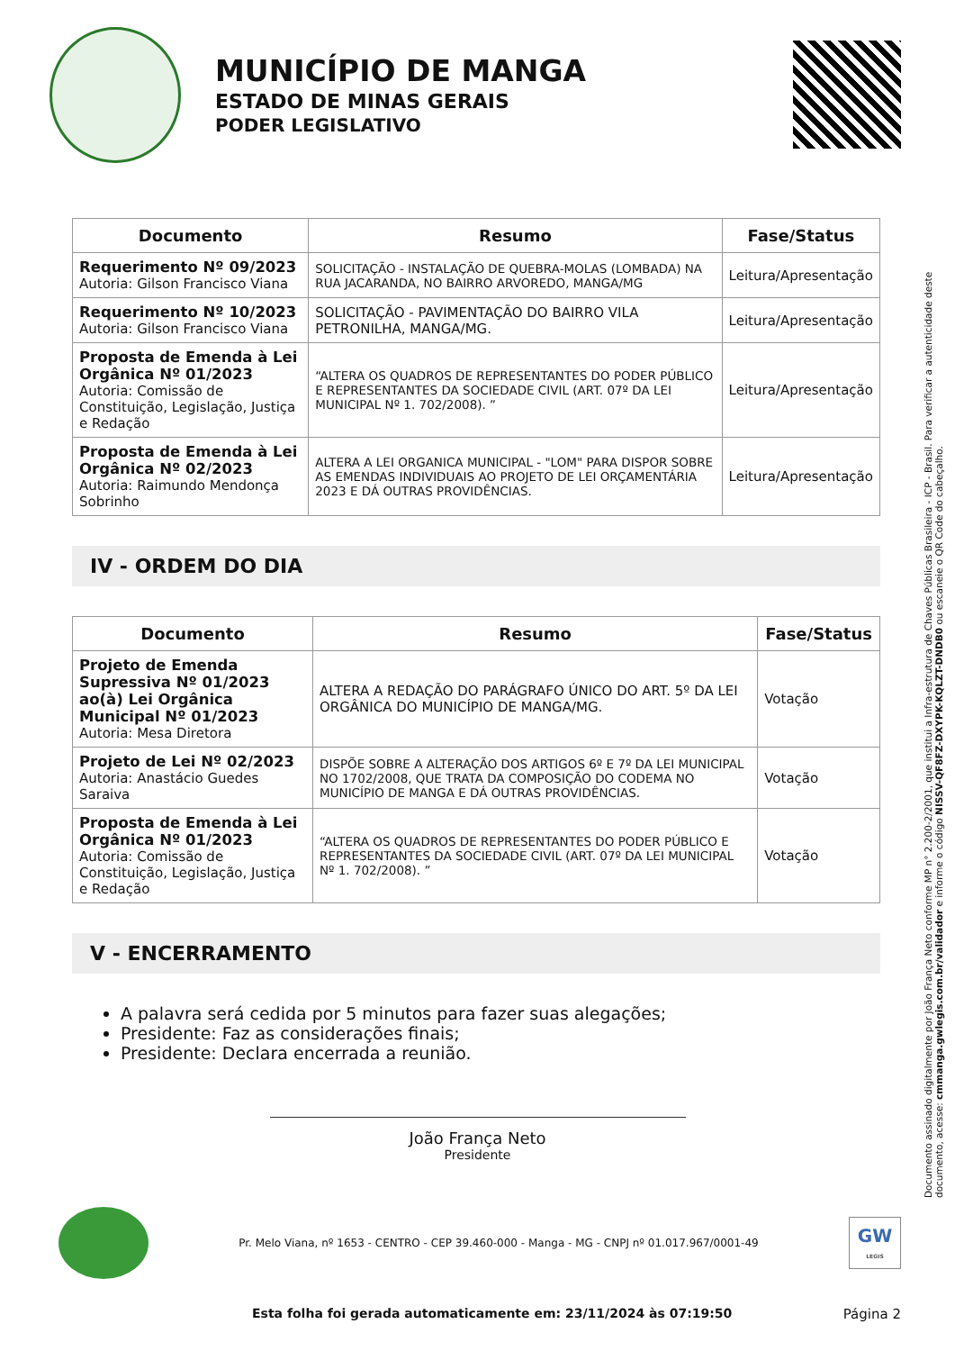MUNICÍPIO DE MANGA
ESTADO DE MINAS GERAIS
PODER LEGISLATIVO
| Documento | Resumo | Fase/Status |
| --- | --- | --- |
| Requerimento Nº 09/2023 Autoria: Gilson Francisco Viana | SOLICITAÇÃO - INSTALAÇÃO DE QUEBRA-MOLAS (LOMBADA) NA RUA JACARANDA, NO BAIRRO ARVOREDO, MANGA/MG | Leitura/Apresentação |
| Requerimento Nº 10/2023 Autoria: Gilson Francisco Viana | SOLICITAÇÃO - PAVIMENTAÇÃO DO BAIRRO VILA PETRONILHA, MANGA/MG. | Leitura/Apresentação |
| Proposta de Emenda à Lei Orgânica Nº 01/2023 Autoria: Comissão de Constituição, Legislação, Justiça e Redação | “ALTERA OS QUADROS DE REPRESENTANTES DO PODER PÚBLICO E REPRESENTANTES DA SOCIEDADE CIVIL (ART. 07º DA LEI MUNICIPAL Nº 1. 702/2008). ” | Leitura/Apresentação |
| Proposta de Emenda à Lei Orgânica Nº 02/2023 Autoria: Raimundo Mendonça Sobrinho | ALTERA A LEI ORGANICA MUNICIPAL - "LOM" PARA DISPOR SOBRE AS EMENDAS INDIVIDUAIS AO PROJETO DE LEI ORÇAMENTÁRIA 2023 E DÁ OUTRAS PROVIDÊNCIAS. | Leitura/Apresentação |
IV - ORDEM DO DIA
| Documento | Resumo | Fase/Status |
| --- | --- | --- |
| Projeto de Emenda Supressiva Nº 01/2023 ao(à) Lei Orgânica Municipal Nº 01/2023 Autoria: Mesa Diretora | ALTERA A REDAÇÃO DO PARÁGRAFO ÚNICO DO ART. 5º DA LEI ORGÂNICA DO MUNICÍPIO DE MANGA/MG. | Votação |
| Projeto de Lei Nº 02/2023 Autoria: Anastácio Guedes Saraiva | DISPÕE SOBRE A ALTERAÇÃO DOS ARTIGOS 6º E 7º DA LEI MUNICIPAL NO 1702/2008, QUE TRATA DA COMPOSIÇÃO DO CODEMA NO MUNICÍPIO DE MANGA E DÁ OUTRAS PROVIDÊNCIAS. | Votação |
| Proposta de Emenda à Lei Orgânica Nº 01/2023 Autoria: Comissão de Constituição, Legislação, Justiça e Redação | “ALTERA OS QUADROS DE REPRESENTANTES DO PODER PÚBLICO E REPRESENTANTES DA SOCIEDADE CIVIL (ART. 07º DA LEI MUNICIPAL Nº 1. 702/2008). ” | Votação |
V - ENCERRAMENTO
A palavra será cedida por 5 minutos para fazer suas alegações;
Presidente: Faz as considerações finais;
Presidente: Declara encerrada a reunião.
João França Neto
Presidente
Pr. Melo Viana, nº 1653 - CENTRO - CEP 39.460-000 - Manga - MG - CNPJ nº 01.017.967/0001-49
GW
LEGIS
Esta folha foi gerada automaticamente em: 23/11/2024 às 07:19:50 Página 2
Documento assinado digitalmente por João França Neto conforme MP n° 2.200-2/2001, que institui a Infra-estrutura de Chaves Públicas Brasileira - ICP - Brasil. Para verificar a autenticidade deste documento, acesse: cmmanga.gwlegis.com.br/validador e informe o código NISSV-QF8FZ-DXYPK-KQLZT-DNDB0 ou escaneie o QR Code do cabeçalho.